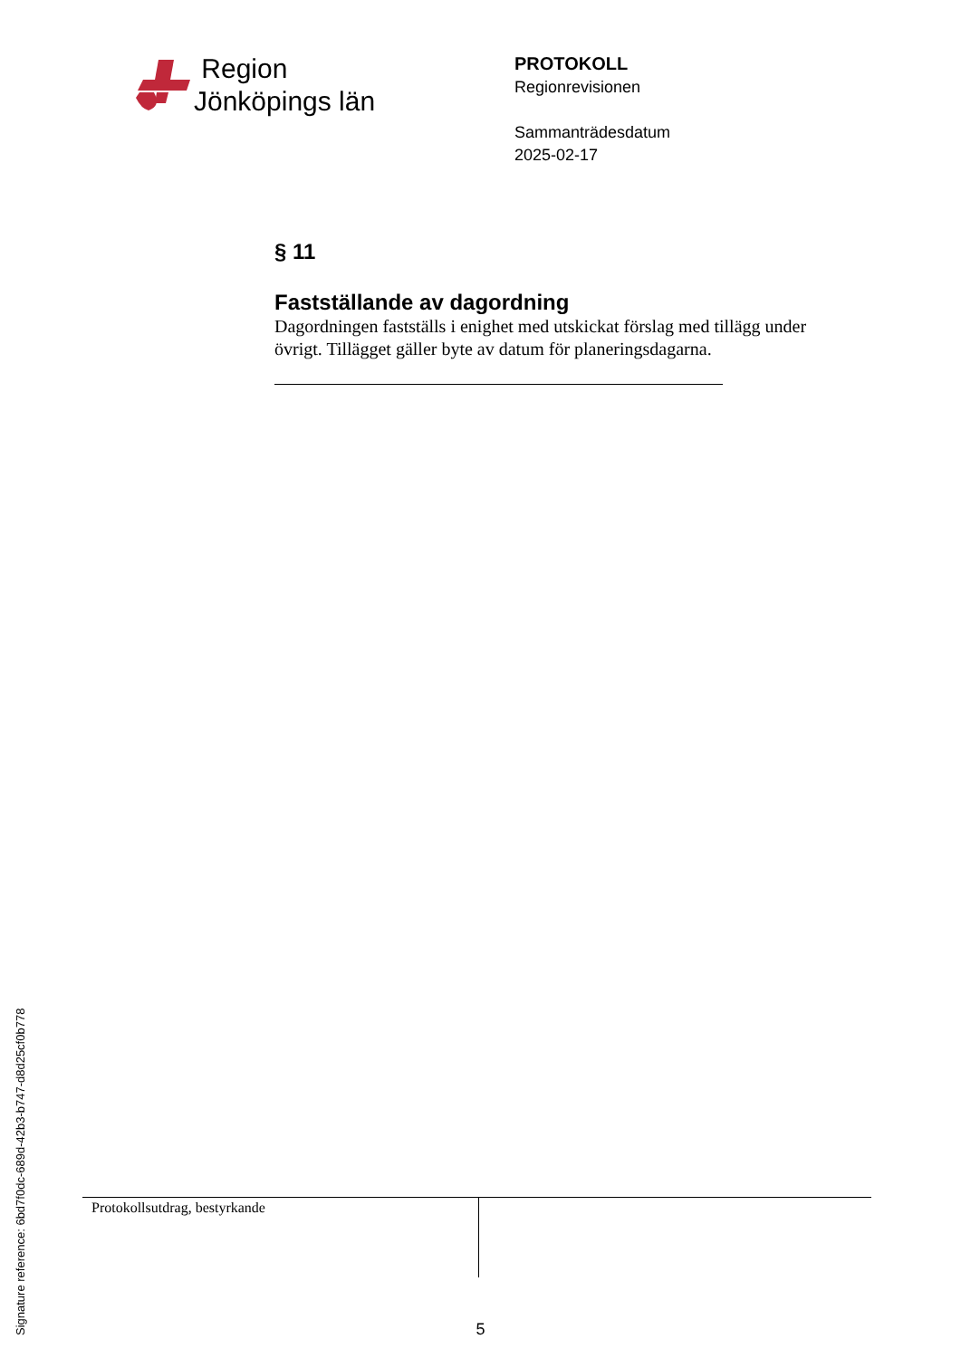Region
Jönköpings län
PROTOKOLL
Regionrevisionen
Sammanträdesdatum
2025-02-17
§ 11
Fastställande av dagordning
Dagordningen fastställs i enighet med utskickat förslag med tillägg under övrigt. Tillägget gäller byte av datum för planeringsdagarna.
Protokollsutdrag, bestyrkande
5
Signature reference: 6bd7f0dc-689d-42b3-b747-d8d25cf0b778